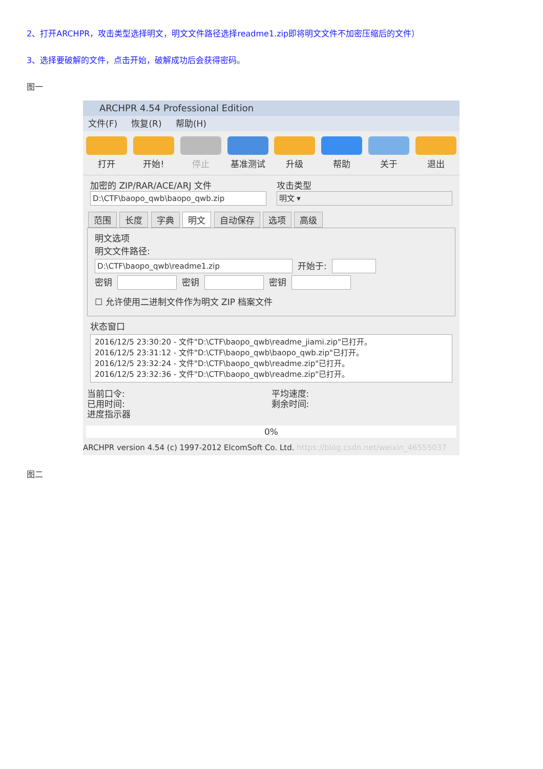2、打开ARCHPR，攻击类型选择明文，明文文件路径选择readme1.zip即将明文文件不加密压缩后的文件）
3、选择要破解的文件，点击开始，破解成功后会获得密码。
图一
ARCHPR 4.54 Professional Edition
文件(F) 恢复(R) 帮助(H)
打开 开始! 停止 基准测试 升级 帮助 关于 退出
加密的 ZIP/RAR/ACE/ARJ 文件
D:\CTF\baopo_qwb\baopo_qwb.zip
攻击类型
明文 ▾
范围 长度 字典 明文 自动保存 选项 高级
明文选项
明文文件路径:
D:\CTF\baopo_qwb\readme1.zip
开始于:
密钥 密钥 密钥
☐ 允许使用二进制文件作为明文 ZIP 档案文件
状态窗口
2016/12/5 23:30:20 - 文件"D:\CTF\baopo_qwb\readme_jiami.zip"已打开。
2016/12/5 23:31:12 - 文件"D:\CTF\baopo_qwb\baopo_qwb.zip"已打开。
2016/12/5 23:32:24 - 文件"D:\CTF\baopo_qwb\readme.zip"已打开。
2016/12/5 23:32:36 - 文件"D:\CTF\baopo_qwb\readme.zip"已打开。
当前口令:
已用时间:
进度指示器
平均速度:
剩余时间:
0%
ARCHPR version 4.54 (c) 1997-2012 ElcomSoft Co. Ltd. https://blog.csdn.net/weixin_46555037
图二